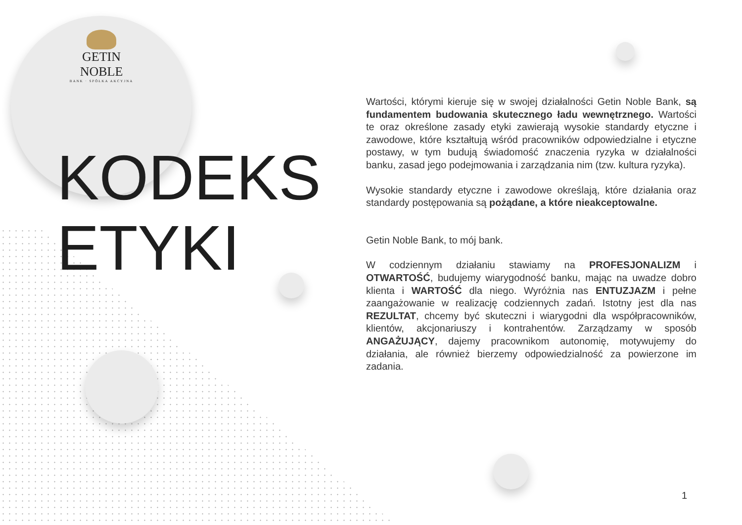GETIN NOBLE
BANK · SPÓŁKA AKCYJNA
KODEKS
ETYKI
Wartości, którymi kieruje się w swojej działalności Getin Noble Bank, są fundamentem budowania skutecznego ładu wewnętrznego. Wartości te oraz określone zasady etyki zawierają wysokie standardy etyczne i zawodowe, które kształtują wśród pracowników odpowiedzialne i etyczne postawy, w tym budują świadomość znaczenia ryzyka w działalności banku, zasad jego podejmowania i zarządzania nim (tzw. kultura ryzyka).
Wysokie standardy etyczne i zawodowe określają, które działania oraz standardy postępowania są pożądane, a które nieakceptowalne.
Getin Noble Bank, to mój bank.
W codziennym działaniu stawiamy na PROFESJONALIZM i OTWARTOŚĆ, budujemy wiarygodność banku, mając na uwadze dobro klienta i WARTOŚĆ dla niego. Wyróżnia nas ENTUZJAZM i pełne zaangażowanie w realizację codziennych zadań. Istotny jest dla nas REZULTAT, chcemy być skuteczni i wiarygodni dla współpracowników, klientów, akcjonariuszy i kontrahentów. Zarządzamy w sposób ANGAŻUJĄCY, dajemy pracownikom autonomię, motywujemy do działania, ale również bierzemy odpowiedzialność za powierzone im zadania.
1